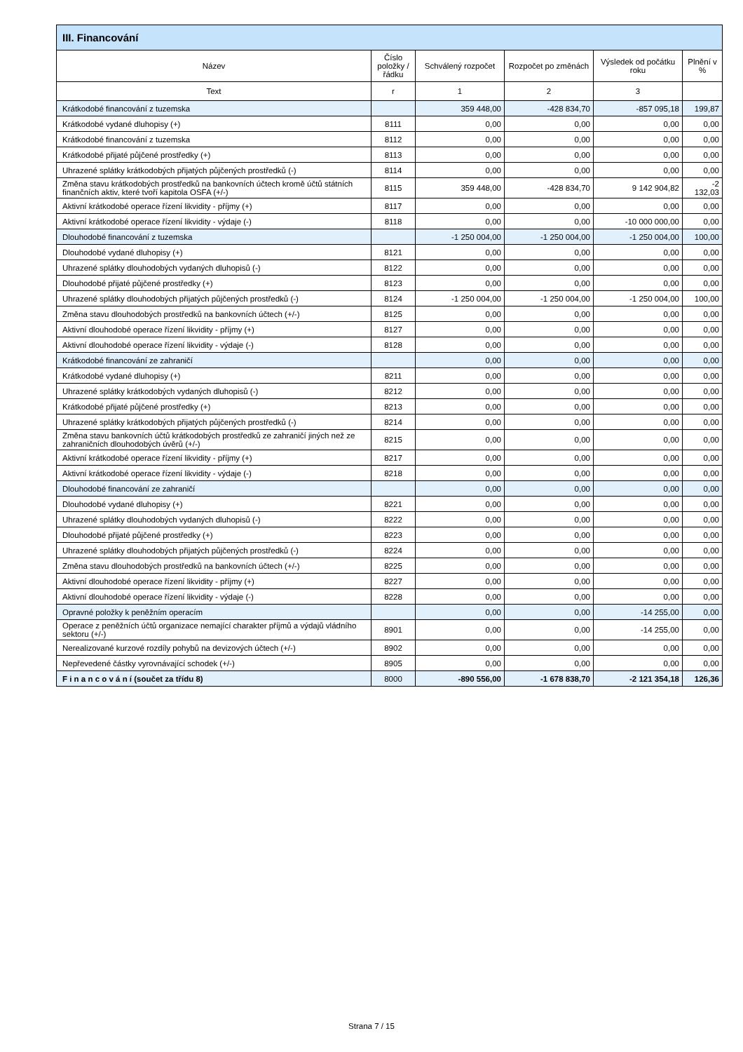| III. Financování | | | | | |
| --- | --- | --- | --- | --- | --- |
| Název | Číslo položky / řádku | Schválený rozpočet | Rozpočet po změnách | Výsledek od počátku roku | Plnění v % |
| Text | r | 1 | 2 | 3 | |
| Krátkodobé financování z tuzemska | | 359 448,00 | -428 834,70 | -857 095,18 | 199,87 |
| Krátkodobé vydané dluhopisy (+) | 8111 | 0,00 | 0,00 | 0,00 | 0,00 |
| Krátkodobé financování z tuzemska | 8112 | 0,00 | 0,00 | 0,00 | 0,00 |
| Krátkodobé přijaté půjčené prostředky (+) | 8113 | 0,00 | 0,00 | 0,00 | 0,00 |
| Uhrazené splátky krátkodobých přijatých půjčených prostředků (-) | 8114 | 0,00 | 0,00 | 0,00 | 0,00 |
| Změna stavu krátkodobých prostředků na bankovních účtech kromě účtů státních finančních aktiv, které tvoří kapitola OSFA (+/-) | 8115 | 359 448,00 | -428 834,70 | 9 142 904,82 | -2 132,03 |
| Aktivní krátkodobé operace řízení likvidity - příjmy (+) | 8117 | 0,00 | 0,00 | 0,00 | 0,00 |
| Aktivní krátkodobé operace řízení likvidity - výdaje (-) | 8118 | 0,00 | 0,00 | -10 000 000,00 | 0,00 |
| Dlouhodobé financování z tuzemska | | -1 250 004,00 | -1 250 004,00 | -1 250 004,00 | 100,00 |
| Dlouhodobé vydané dluhopisy (+) | 8121 | 0,00 | 0,00 | 0,00 | 0,00 |
| Uhrazené splátky dlouhodobých vydaných dluhopisů (-) | 8122 | 0,00 | 0,00 | 0,00 | 0,00 |
| Dlouhodobé přijaté půjčené prostředky (+) | 8123 | 0,00 | 0,00 | 0,00 | 0,00 |
| Uhrazené splátky dlouhodobých přijatých půjčených prostředků (-) | 8124 | -1 250 004,00 | -1 250 004,00 | -1 250 004,00 | 100,00 |
| Změna stavu dlouhodobých prostředků na bankovních účtech (+/-) | 8125 | 0,00 | 0,00 | 0,00 | 0,00 |
| Aktivní dlouhodobé operace řízení likvidity - příjmy (+) | 8127 | 0,00 | 0,00 | 0,00 | 0,00 |
| Aktivní dlouhodobé operace řízení likvidity - výdaje (-) | 8128 | 0,00 | 0,00 | 0,00 | 0,00 |
| Krátkodobé financování ze zahraničí | | 0,00 | 0,00 | 0,00 | 0,00 |
| Krátkodobé vydané dluhopisy (+) | 8211 | 0,00 | 0,00 | 0,00 | 0,00 |
| Uhrazené splátky krátkodobých vydaných dluhopisů (-) | 8212 | 0,00 | 0,00 | 0,00 | 0,00 |
| Krátkodobé přijaté půjčené prostředky (+) | 8213 | 0,00 | 0,00 | 0,00 | 0,00 |
| Uhrazené splátky krátkodobých přijatých půjčených prostředků (-) | 8214 | 0,00 | 0,00 | 0,00 | 0,00 |
| Změna stavu bankovních účtů krátkodobých prostředků ze zahraničí jiných než ze zahraničních dlouhodobých úvěrů (+/-) | 8215 | 0,00 | 0,00 | 0,00 | 0,00 |
| Aktivní krátkodobé operace řízení likvidity - příjmy (+) | 8217 | 0,00 | 0,00 | 0,00 | 0,00 |
| Aktivní krátkodobé operace řízení likvidity - výdaje (-) | 8218 | 0,00 | 0,00 | 0,00 | 0,00 |
| Dlouhodobé financování ze zahraničí | | 0,00 | 0,00 | 0,00 | 0,00 |
| Dlouhodobé vydané dluhopisy (+) | 8221 | 0,00 | 0,00 | 0,00 | 0,00 |
| Uhrazené splátky dlouhodobých vydaných dluhopisů (-) | 8222 | 0,00 | 0,00 | 0,00 | 0,00 |
| Dlouhodobé přijaté půjčené prostředky (+) | 8223 | 0,00 | 0,00 | 0,00 | 0,00 |
| Uhrazené splátky dlouhodobých přijatých půjčených prostředků (-) | 8224 | 0,00 | 0,00 | 0,00 | 0,00 |
| Změna stavu dlouhodobých prostředků na bankovních účtech (+/-) | 8225 | 0,00 | 0,00 | 0,00 | 0,00 |
| Aktivní dlouhodobé operace řízení likvidity - příjmy (+) | 8227 | 0,00 | 0,00 | 0,00 | 0,00 |
| Aktivní dlouhodobé operace řízení likvidity - výdaje (-) | 8228 | 0,00 | 0,00 | 0,00 | 0,00 |
| Opravné položky k peněžním operacím | | 0,00 | 0,00 | -14 255,00 | 0,00 |
| Operace z peněžních účtů organizace nemající charakter příjmů a výdajů vládního sektoru (+/-) | 8901 | 0,00 | 0,00 | -14 255,00 | 0,00 |
| Nerealizované kurzové rozdíly pohybů na devizových účtech (+/-) | 8902 | 0,00 | 0,00 | 0,00 | 0,00 |
| Nepřevedené částky vyrovnávající schodek (+/-) | 8905 | 0,00 | 0,00 | 0,00 | 0,00 |
| F i n a n c o v á n í (součet za třídu 8) | 8000 | -890 556,00 | -1 678 838,70 | -2 121 354,18 | 126,36 |
Strana 7 / 15